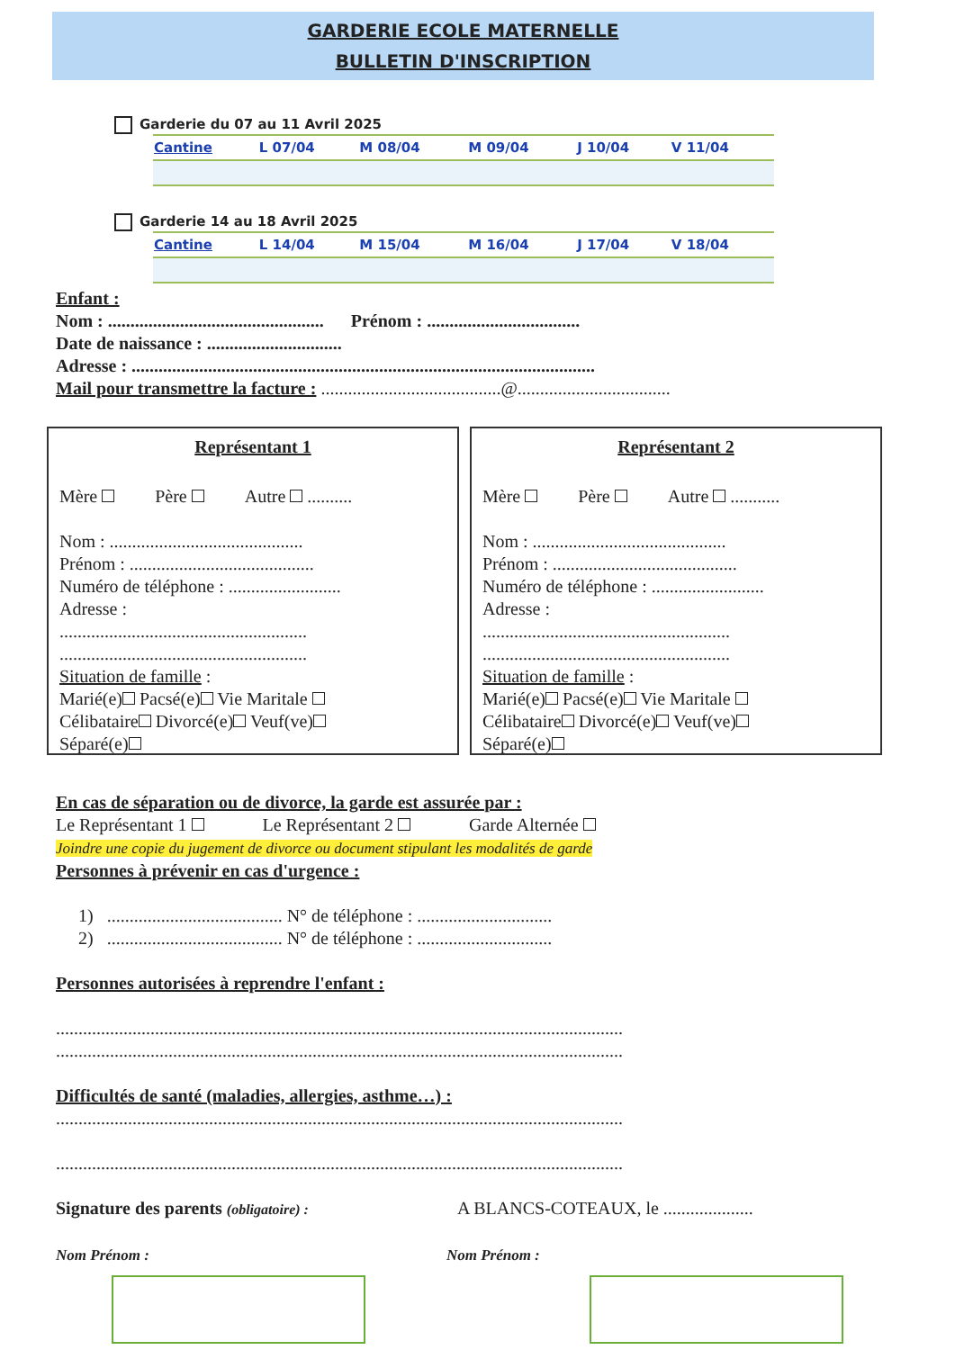GARDERIE ECOLE MATERNELLE
BULLETIN D'INSCRIPTION
Garderie du 07 au 11 Avril 2025
| Cantine | L 07/04 | M 08/04 | M 09/04 | J 10/04 | V 11/04 |
Garderie 14 au 18 Avril 2025
| Cantine | L 14/04 | M 15/04 | M 16/04 | J 17/04 | V 18/04 |
Enfant :
Nom : ................................................ Prénom : ..................................
Date de naissance : ..............................
Adresse : .......................................................................................................
Mail pour transmettre la facture : ........................................@..................................
Représentant 1
Mère Père Autre ..........
Nom : ...........................................
Prénom : .........................................
Numéro de téléphone : .........................
Adresse :
.......................................................
.......................................................
Situation de famille :
Marié(e) Pacsé(e) Vie Maritale
Célibataire Divorcé(e) Veuf(ve)
Séparé(e)
Représentant 2
Mère Père Autre ...........
Nom : ...........................................
Prénom : .........................................
Numéro de téléphone : .........................
Adresse :
.......................................................
.......................................................
Situation de famille :
Marié(e) Pacsé(e) Vie Maritale
Célibataire Divorcé(e) Veuf(ve)
Séparé(e)
En cas de séparation ou de divorce, la garde est assurée par :
Le Représentant 1 Le Représentant 2 Garde Alternée
Joindre une copie du jugement de divorce ou document stipulant les modalités de garde
Personnes à prévenir en cas d'urgence :
1) ....................................... N° de téléphone : ..............................
2) ....................................... N° de téléphone : ..............................
Personnes autorisées à reprendre l'enfant :
..............................................................................................................................
..............................................................................................................................
Difficultés de santé (maladies, allergies, asthme…) :
..............................................................................................................................
..............................................................................................................................
Signature des parents (obligatoire) : A BLANCS-COTEAUX, le ....................
Nom Prénom : Nom Prénom :